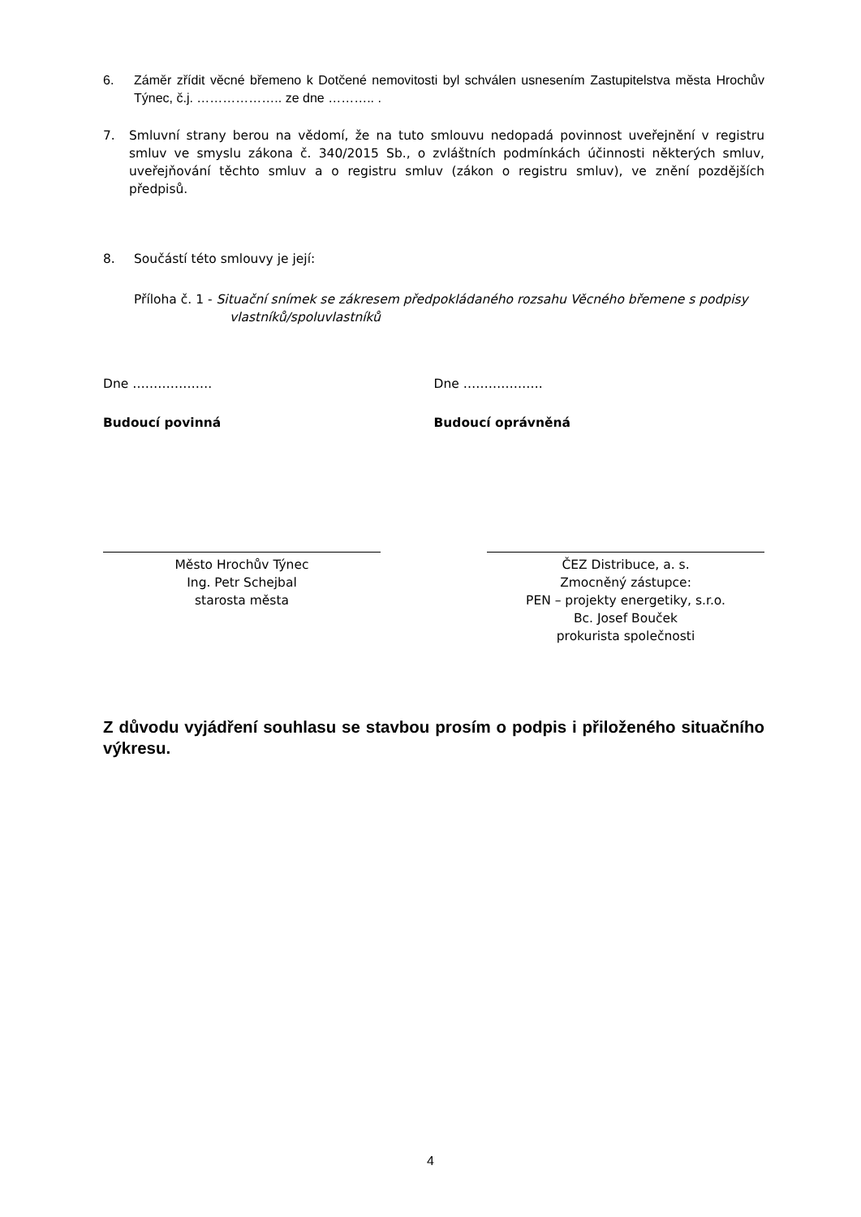6. Záměr zřídit věcné břemeno k Dotčené nemovitosti byl schválen usnesením Zastupitelstva města Hrochův Týnec, č.j. ……………….. ze dne ……….. .
7. Smluvní strany berou na vědomí, že na tuto smlouvu nedopadá povinnost uveřejnění v registru smluv ve smyslu zákona č. 340/2015 Sb., o zvláštních podmínkách účinnosti některých smluv, uveřejňování těchto smluv a o registru smluv (zákon o registru smluv), ve znění pozdějších předpisů.
8. Součástí této smlouvy je její:
Příloha č. 1 - Situační snímek se zákresem předpokládaného rozsahu Věcného břemene s podpisy
vlastníků/spoluvlastníků
Dne ………………. Dne ……………….
Budoucí povinná Budoucí oprávněná
Město Hrochův Týnec
Ing. Petr Schejbal
starosta města
ČEZ Distribuce, a. s.
Zmocněný zástupce:
PEN – projekty energetiky, s.r.o.
Bc. Josef Bouček
prokurista společnosti
Z důvodu vyjádření souhlasu se stavbou prosím o podpis i přiloženého situačního výkresu.
4